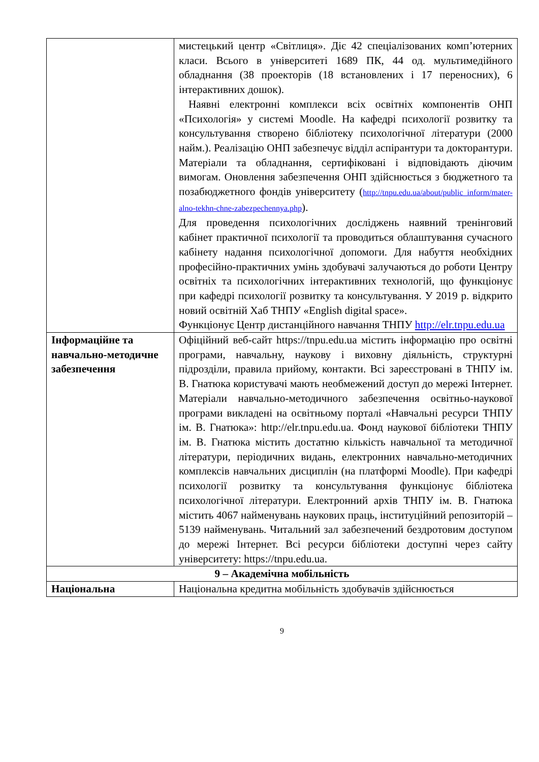| | мистецький центр «Світлиця». Діє 42 спеціалізованих комп’ютерних класи. Всього в університеті 1689 ПК, 44 од. мультимедійного обладнання (38 проекторів (18 встановлених і 17 переносних), 6 інтерактивних дошок). Наявні електронні комплекси всіх освітніх компонентів ОНП «Психологія» у системі Moodle. На кафедрі психології розвитку та консультування створено бібліотеку психологічної літератури (2000 найм.). Реалізацію ОНП забезпечує відділ аспірантури та докторантури. Матеріали та обладнання, сертифіковані і відповідають діючим вимогам. Оновлення забезпечення ОНП здійснюється з бюджетного та позабюджетного фондів університету ( http://tnpu.edu.ua/about/public_inform/mater-alno-tekhn-chne-zabezpechennya.php ). Для проведення психологічних досліджень наявний тренінговий кабінет практичної психології та проводиться облаштування сучасного кабінету надання психологічної допомоги. Для набуття необхідних професійно-практичних умінь здобувачі залучаються до роботи Центру освітніх та психологічних інтерактивних технологій, що функціонує при кафедрі психології розвитку та консультування. У 2019 р. відкрито новий освітній Хаб ТНПУ «English digital space». Функціонує Центр дистанційного навчання ТНПУ http://elr.tnpu.edu.ua |
| Інформаційне та навчально-методичне забезпечення | Офіційний веб-сайт https://tnpu.edu.ua містить інформацію про освітні програми, навчальну, наукову і виховну діяльність, структурні підрозділи, правила прийому, контакти. Всі зареєстровані в ТНПУ ім. В. Гнатюка користувачі мають необмежений доступ до мережі Інтернет. Матеріали навчально-методичного забезпечення освітньо-наукової програми викладені на освітньому порталі «Навчальні ресурси ТНПУ ім. В. Гнатюка»: http://elr.tnpu.edu.ua. Фонд наукової бібліотеки ТНПУ ім. В. Гнатюка містить достатню кількість навчальної та методичної літератури, періодичних видань, електронних навчально-методичних комплексів навчальних дисциплін (на платформі Moodle). При кафедрі психології розвитку та консультування функціонує бібліотека психологічної літератури. Електронний архів ТНПУ ім. В. Гнатюка містить 4067 найменувань наукових праць, інституційний репозиторій – 5139 найменувань. Читальний зал забезпечений бездротовим доступом до мережі Інтернет. Всі ресурси бібліотеки доступні через сайту університету: https://tnpu.edu.ua. |
| 9 – Академічна мобільність | |
| Національна | Національна кредитна мобільність здобувачів здійснюється |
9